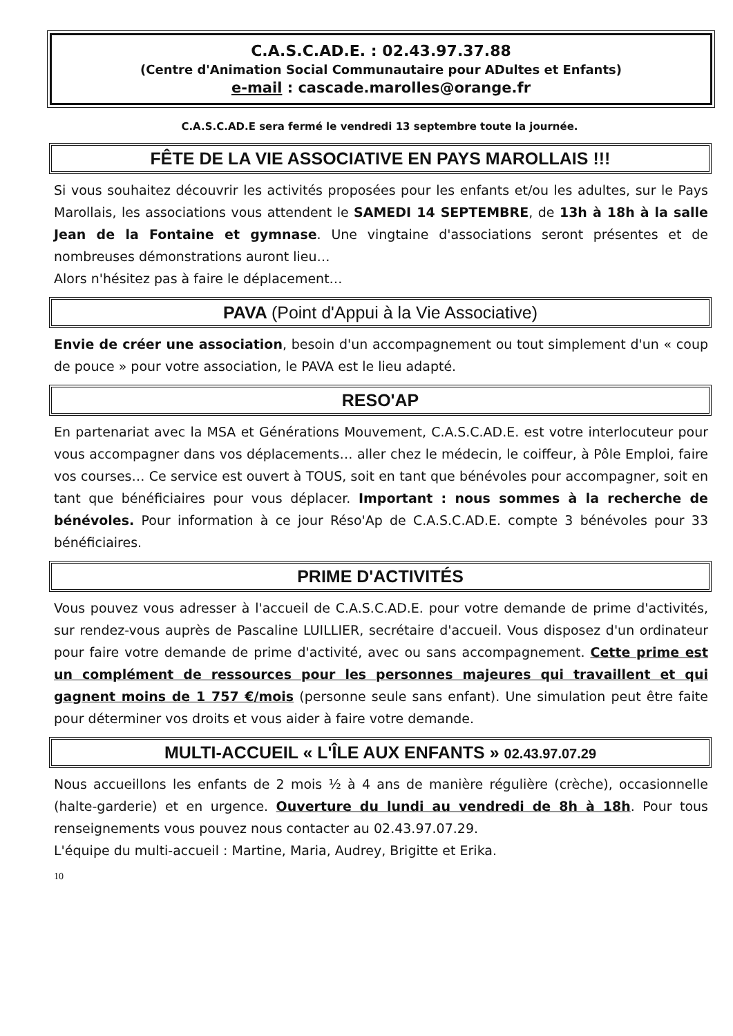C.A.S.C.AD.E. : 02.43.97.37.88
(Centre d'Animation Social Communautaire pour ADultes et Enfants)
e-mail : cascade.marolles@orange.fr
C.A.S.C.AD.E sera fermé le vendredi 13 septembre toute la journée.
FÊTE DE LA VIE ASSOCIATIVE EN PAYS MAROLLAIS !!!
Si vous souhaitez découvrir les activités proposées pour les enfants et/ou les adultes, sur le Pays Marollais, les associations vous attendent le SAMEDI 14 SEPTEMBRE, de 13h à 18h à la salle Jean de la Fontaine et gymnase. Une vingtaine d'associations seront présentes et de nombreuses démonstrations auront lieu…
Alors n'hésitez pas à faire le déplacement…
PAVA (Point d'Appui à la Vie Associative)
Envie de créer une association, besoin d'un accompagnement ou tout simplement d'un « coup de pouce » pour votre association, le PAVA est le lieu adapté.
RESO'AP
En partenariat avec la MSA et Générations Mouvement, C.A.S.C.AD.E. est votre interlocuteur pour vous accompagner dans vos déplacements… aller chez le médecin, le coiffeur, à Pôle Emploi, faire vos courses… Ce service est ouvert à TOUS, soit en tant que bénévoles pour accompagner, soit en tant que bénéficiaires pour vous déplacer. Important : nous sommes à la recherche de bénévoles. Pour information à ce jour Réso'Ap de C.A.S.C.AD.E. compte 3 bénévoles pour 33 bénéficiaires.
PRIME D'ACTIVITÉS
Vous pouvez vous adresser à l'accueil de C.A.S.C.AD.E. pour votre demande de prime d'activités, sur rendez-vous auprès de Pascaline LUILLIER, secrétaire d'accueil. Vous disposez d'un ordinateur pour faire votre demande de prime d'activité, avec ou sans accompagnement. Cette prime est un complément de ressources pour les personnes majeures qui travaillent et qui gagnent moins de 1 757 €/mois (personne seule sans enfant). Une simulation peut être faite pour déterminer vos droits et vous aider à faire votre demande.
MULTI-ACCUEIL « L'ÎLE AUX ENFANTS » 02.43.97.07.29
Nous accueillons les enfants de 2 mois ½ à 4 ans de manière régulière (crèche), occasionnelle (halte-garderie) et en urgence. Ouverture du lundi au vendredi de 8h à 18h. Pour tous renseignements vous pouvez nous contacter au 02.43.97.07.29.
L'équipe du multi-accueil : Martine, Maria, Audrey, Brigitte et Erika.
10